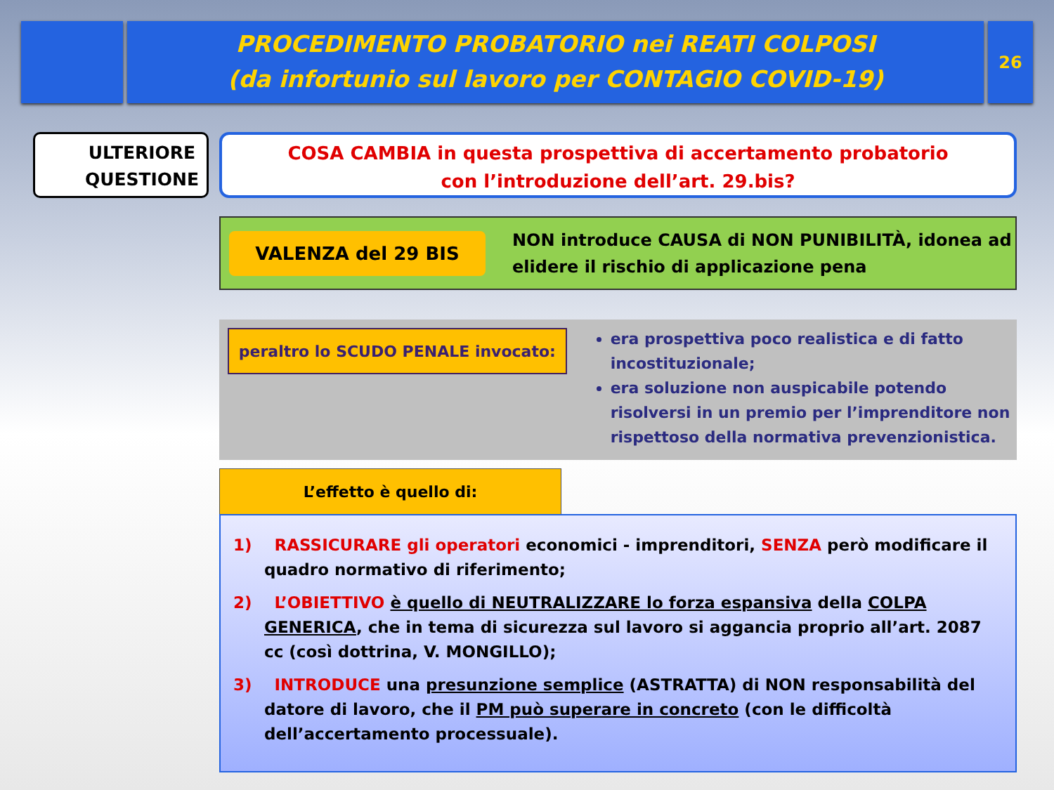PROCEDIMENTO PROBATORIO nei REATI COLPOSI
(da infortunio sul lavoro per CONTAGIO COVID-19)
26
ULTERIORE QUESTIONE
COSA CAMBIA in questa prospettiva di accertamento probatorio
con l’introduzione dell’art. 29.bis?
VALENZA del 29 BIS
NON introduce CAUSA di NON PUNIBILITÀ, idonea ad elidere il rischio di applicazione pena
peraltro lo SCUDO PENALE invocato:
era prospettiva poco realistica e di fatto incostituzionale;
era soluzione non auspicabile potendo risolversi in un premio per l’imprenditore non rispettoso della normativa prevenzionistica.
L’effetto è quello di:
1) RASSICURARE gli operatori economici - imprenditori, SENZA però modificare il quadro normativo di riferimento;
2) L’OBIETTIVO è quello di NEUTRALIZZARE lo forza espansiva della COLPA GENERICA, che in tema di sicurezza sul lavoro si aggancia proprio all’art. 2087 cc (così dottrina, V. MONGILLO);
3) INTRODUCE una presunzione semplice (ASTRATTA) di NON responsabilità del datore di lavoro, che il PM può superare in concreto (con le difficoltà dell’accertamento processuale).